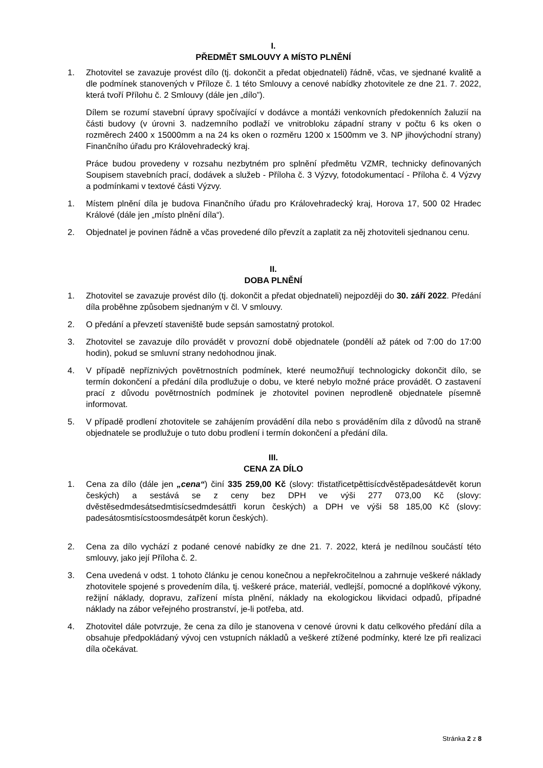I.
PŘEDMĚT SMLOUVY A MÍSTO PLNĚNÍ
1. Zhotovitel se zavazuje provést dílo (tj. dokončit a předat objednateli) řádně, včas, ve sjednané kvalitě a dle podmínek stanovených v Příloze č. 1 této Smlouvy a cenové nabídky zhotovitele ze dne 21. 7. 2022, která tvoří Přílohu č. 2 Smlouvy (dále jen „dílo”).
Dílem se rozumí stavební úpravy spočívající v dodávce a montáži venkovních předokenních žaluzií na části budovy (v úrovni 3. nadzemního podlaží ve vnitrobloku západní strany v počtu 6 ks oken o rozměrech 2400 x 15000mm a na 24 ks oken o rozměru 1200 x 1500mm ve 3. NP jihovýchodní strany) Finančního úřadu pro Královehradecký kraj.
Práce budou provedeny v rozsahu nezbytném pro splnění předmětu VZMR, technicky definovaných Soupisem stavebních prací, dodávek a služeb - Příloha č. 3 Výzvy, fotodokumentací - Příloha č. 4 Výzvy a podmínkami v textové části Výzvy.
1. Místem plnění díla je budova Finančního úřadu pro Královehradecký kraj, Horova 17, 500 02 Hradec Králové (dále jen „místo plnění díla“).
2. Objednatel je povinen řádně a včas provedené dílo převzít a zaplatit za něj zhotoviteli sjednanou cenu.
II.
DOBA PLNĚNÍ
1. Zhotovitel se zavazuje provést dílo (tj. dokončit a předat objednateli) nejpozději do 30. září 2022. Předání díla proběhne způsobem sjednaným v čl. V smlouvy.
2. O předání a převzetí staveniště bude sepsán samostatný protokol.
3. Zhotovitel se zavazuje dílo provádět v provozní době objednatele (pondělí až pátek od 7:00 do 17:00 hodin), pokud se smluvní strany nedohodnou jinak.
4. V případě nepříznivých povětrnostních podmínek, které neumožňují technologicky dokončit dílo, se termín dokončení a předání díla prodlužuje o dobu, ve které nebylo možné práce provádět. O zastavení prací z důvodu povětrnostních podmínek je zhotovitel povinen neprodleně objednatele písemně informovat.
5. V případě prodlení zhotovitele se zahájením provádění díla nebo s prováděním díla z důvodů na straně objednatele se prodlužuje o tuto dobu prodlení i termín dokončení a předání díla.
III.
CENA ZA DÍLO
1. Cena za dílo (dále jen „cena“) činí 335 259,00 Kč (slovy: třistatřicetpěttisícdvěstěpadesátdevět korun českých) a sestává se z ceny bez DPH ve výši 277 073,00 Kč (slovy: dvěstěsedmdesátsedmtisícsedmdesáttři korun českých) a DPH ve výši 58 185,00 Kč (slovy: padesátosmtisícstoosmdesátpět korun českých).
2. Cena za dílo vychází z podané cenové nabídky ze dne 21. 7. 2022, která je nedílnou součástí této smlouvy, jako její Příloha č. 2.
3. Cena uvedená v odst. 1 tohoto článku je cenou konečnou a nepřekročitelnou a zahrnuje veškeré náklady zhotovitele spojené s provedením díla, tj. veškeré práce, materiál, vedlejší, pomocné a doplňkové výkony, režijní náklady, dopravu, zařízení místa plnění, náklady na ekologickou likvidaci odpadů, případné náklady na zábor veřejného prostranství, je-li potřeba, atd.
4. Zhotovitel dále potvrzuje, že cena za dílo je stanovena v cenové úrovni k datu celkového předání díla a obsahuje předpokládaný vývoj cen vstupních nákladů a veškeré ztížené podmínky, které lze při realizaci díla očekávat.
Stránka 2 z 8